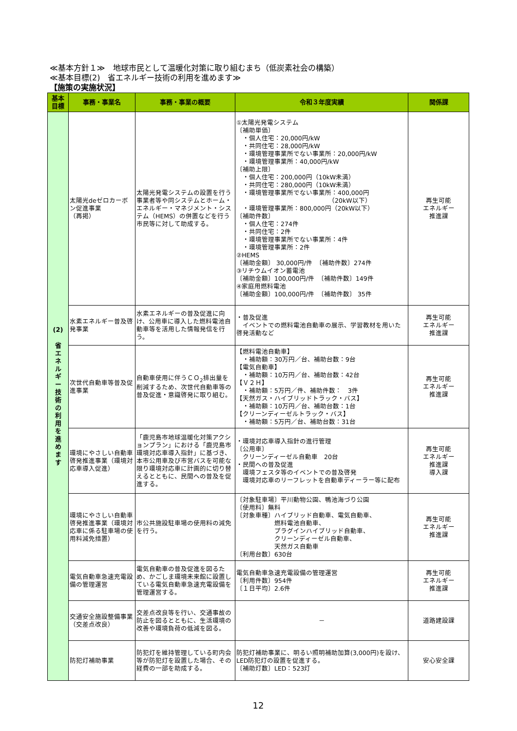≪基本方針１≫　地球市民として温暖化対策に取り組むまち（低炭素社会の構築）
≪基本目標(2)　省エネルギー技術の利用を進めます≫
【施策の実施状況】
| 基本 目標 | 事務・事業名 | 事務・事業の概要 | 令和３年度実績 | 関係課 |
| --- | --- | --- | --- | --- |
| (2) 省 エ ネ ル ギ ー 技 術 の 利 用 を 進 め ま す | 太陽光deゼロカーボン促進事業 （再掲） | 太陽光発電システムの設置を行う事業者等や同システムとホーム・エネルギー・マネジメント・システム（HEMS）の併置などを行う市民等に対して助成する。 | ①太陽光発電システム 〔補助単価〕 ・個人住宅：20,000円/kW ・共同住宅：28,000円/kW ・環境管理事業所でない事業所：20,000円/kW ・環境管理事業所：40,000円/kW 〔補助上限〕 ・個人住宅：200,000円（10kW未満） ・共同住宅：280,000円（10kW未満） ・環境管理事業所でない事業所：400,000円 （20kW以下） ・環境管理事業所：800,000円（20kW以下） 〔補助件数〕 ・個人住宅：274件 ・共同住宅：2件 ・環境管理事業所でない事業所：4件 ・環境管理事業所：2件 ②HEMS 〔補助金額〕 30,000円/件 〔補助件数〕274件 ③リチウムイオン蓄電池 〔補助金額〕100,000円/件 〔補助件数〕149件 ④家庭用燃料電池 〔補助金額〕100,000円/件 〔補助件数〕 35件 | 再生可能 エネルギー 推進課 |
| | 水素エネルギー普及啓発事業 | 水素エネルギーの普及促進に向け、公用車に導入した燃料電池自動車等を活用した情報発信を行う。 | ・普及促進 イベントでの燃料電池自動車の展示、学習教材を用いた啓発活動など | 再生可能 エネルギー 推進課 |
| | 次世代自動車等普及促進事業 | 自動車使用に伴うＣＯ<sub>2</sub>排出量を削減するため、次世代自動車等の普及促進・意識啓発に取り組む。 | 【燃料電池自動車】 ・補助額：30万円／台、補助台数：9台 【電気自動車】 ・補助額：10万円／台、補助台数：42台 【Ｖ２Ｈ】 ・補助額：5万円／件、補助件数： 3件 【天然ガス・ハイブリッドトラック・バス】 ・補助額：10万円／台、補助台数：1台 【クリーンディーゼルトラック・バス】 ・補助額：5万円／台、補助台数：31台 | 再生可能 エネルギー 推進課 |
| | 環境にやさしい自動車啓発推進事業（環境対応車導入促進） | 「鹿児島市地球温暖化対策アクションプラン」における「鹿児島市環境対応車導入指針」に基づき、本市公用車及び市営バスを可能な限り環境対応車に計画的に切り替えるとともに、民間への普及を促進する。 | ・環境対応車導入指針の進行管理 〔公用車〕 クリーンディーゼル自動車 20台 ・民間への普及促進 環境フェスタ等のイベントでの普及啓発 環境対応車のリーフレットを自動車ディーラー等に配布 | 再生可能 エネルギー 推進課 導入課 |
| | 環境にやさしい自動車啓発推進事業（環境対応車に係る駐車場の使用料減免措置） | 市公共施設駐車場の使用料の減免を行う。 | 〔対象駐車場〕平川動物公園、鴨池海づり公園 〔使用料〕無料 〔対象車種〕ハイブリッド自動車、電気自動車、 燃料電池自動車、 プラグインハイブリッド自動車、 クリーンディーゼル自動車、 天然ガス自動車 〔利用台数〕630台 | 再生可能 エネルギー 推進課 |
| | 電気自動車急速充電設備の管理運営 | 電気自動車の普及促進を図るため、かごしま環境未来館に設置している電気自動車急速充電設備を管理運営する。 | 電気自動車急速充電設備の管理運営 〔利用件数〕954件 〔１日平均〕2.6件 | 再生可能 エネルギー 推進課 |
| | 交通安全施設整備事業（交差点改良） | 交差点改良等を行い、交通事故の防止を図るとともに、生活環境の改善や環境負荷の低減を図る。 | － | 道路建設課 |
| | 防犯灯補助事業 | 防犯灯を維持管理している町内会等が防犯灯を設置した場合、その経費の一部を助成する。 | 防犯灯補助事業に、明るい照明補助加算(3,000円)を設け、LED防犯灯の設置を促進する。 〔補助灯数〕LED：523灯 | 安心安全課 |
12